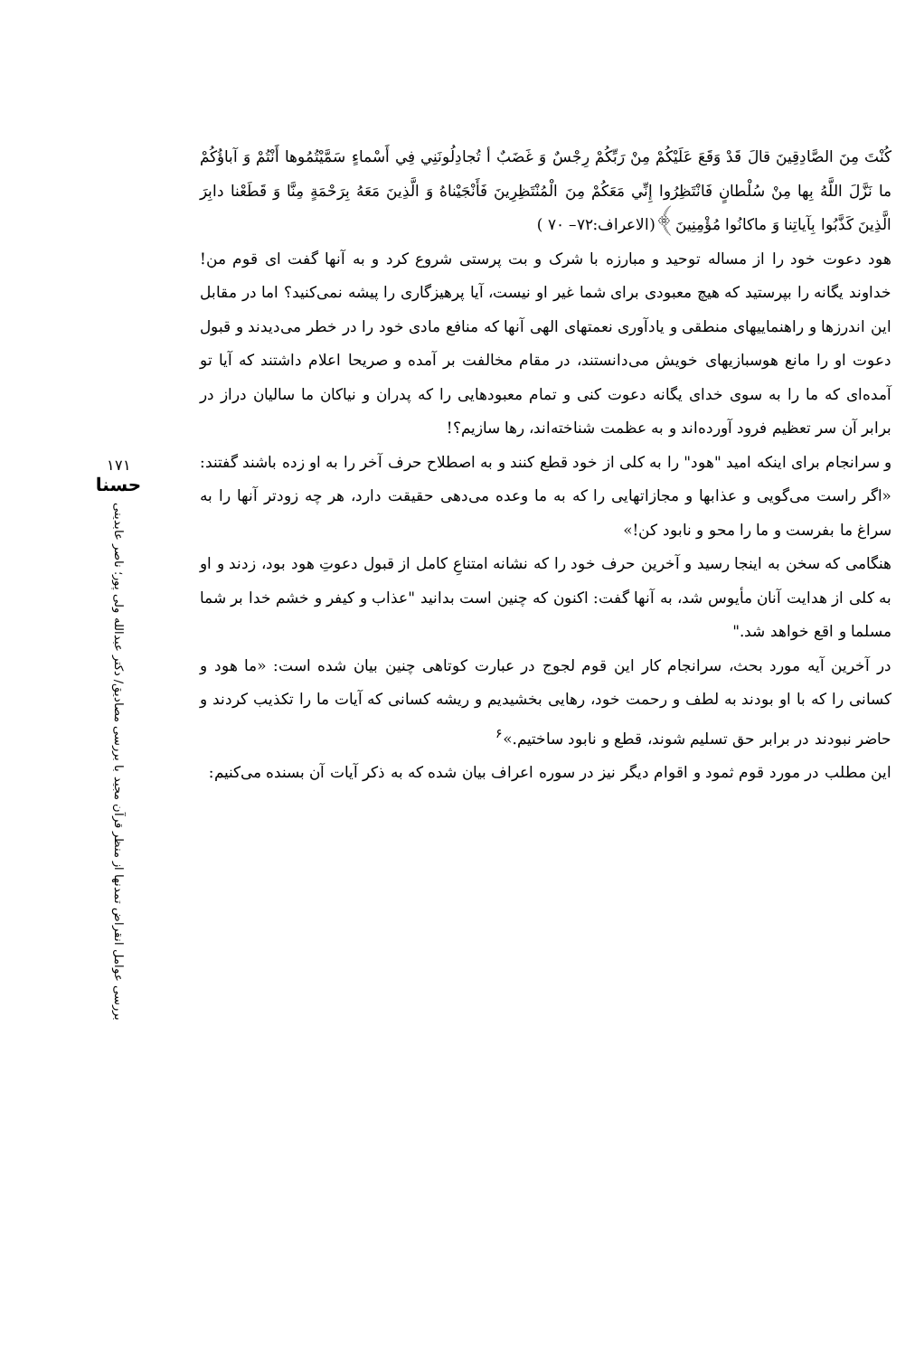كُنْتَ مِنَ الصَّادِقِينَ قالَ قَدْ وَقَعَ عَلَيْكُمْ مِنْ رَبِّكُمْ رِجْسٌ وَ غَضَبٌ أ تُجادِلُونَنِي فِي أَسْماءٍ سَمَّيْتُمُوها أَنْتُمْ وَ آباؤُكُمْ ما نَزَّلَ اللَّهُ بِها مِنْ سُلْطانٍ فَانْتَظِرُوا إِنِّي مَعَكُمْ مِنَ الْمُنْتَظِرِينَ فَأَنْجَيْناهُ وَ الَّذِينَ مَعَهُ بِرَحْمَةٍ مِنَّا وَ قَطَعْنا دابِرَ الَّذِينَ كَذَّبُوا بِآياتِنا وَ ماكانُوا مُؤْمِنِينَ﴾(الاعراف:۷۲– ۷۰ )
هود دعوت خود را از مساله توحید و مبارزه با شرک و بت پرستی شروع کرد و به آنها گفت ای قوم من! خداوند یگانه را بپرستید که هیچ معبودی برای شما غیر او نیست، آیا پرهیزگاری را پیشه نمی‌کنید؟ اما در مقابل این اندرزها و راهنماییهای منطقی و یادآوری نعمتهای الهی آنها که منافع مادی خود را در خطر می‌دیدند و قبول دعوت او را مانع هوسبازیهای خویش می‌دانستند، در مقام مخالفت بر آمده و صریحا اعلام داشتند که آیا تو آمده‌ای که ما را به سوی خدای یگانه دعوت کنی و تمام معبودهایی را که پدران و نیاکان ما سالیان دراز در برابر آن سر تعظیم فرود آورده‌اند و به عظمت شناخته‌اند، رها سازیم؟!
و سرانجام برای اینکه امید "هود" را به کلی از خود قطع کنند و به اصطلاح حرف آخر را به او زده باشند گفتند: «اگر راست می‌گویی و عذابها و مجازاتهایی را که به ما وعده می‌دهی حقیقت دارد، هر چه زودتر آنها را به سراغ ما بفرست و ما را محو و نابود کن!»
هنگامی که سخن به اینجا رسید و آخرین حرف خود را که نشانه امتناعِ کامل از قبول دعوتِ هود بود، زدند و او به کلی از هدایت آنان مأیوس شد، به آنها گفت: اکنون که چنین است بدانید "عذاب و کیفر و خشم خدا بر شما مسلما و اقع خواهد شد."
در آخرین آیه مورد بحث، سرانجام کار این قوم لجوج در عبارت کوتاهی چنین بیان شده است: «ما هود و کسانی را که با او بودند به لطف و رحمت خود، رهایی بخشیدیم و ریشه کسانی که آیات ما را تکذیب کردند و حاضر نبودند در برابر حق تسلیم شوند، قطع و نابود ساختیم.»<sup>۶</sup>
این مطلب در مورد قوم ثمود و اقوام دیگر نیز در سوره اعراف بیان شده که به ذکر آیات آن بسنده می‌کنیم:
۱۷۱
حسنا
بررسی عوامل انقراض تمدنها از منظر قرآن مجید با بررسی مصادیق/ دکتر عبدالله ولی پور؛ ناصر عابدینی